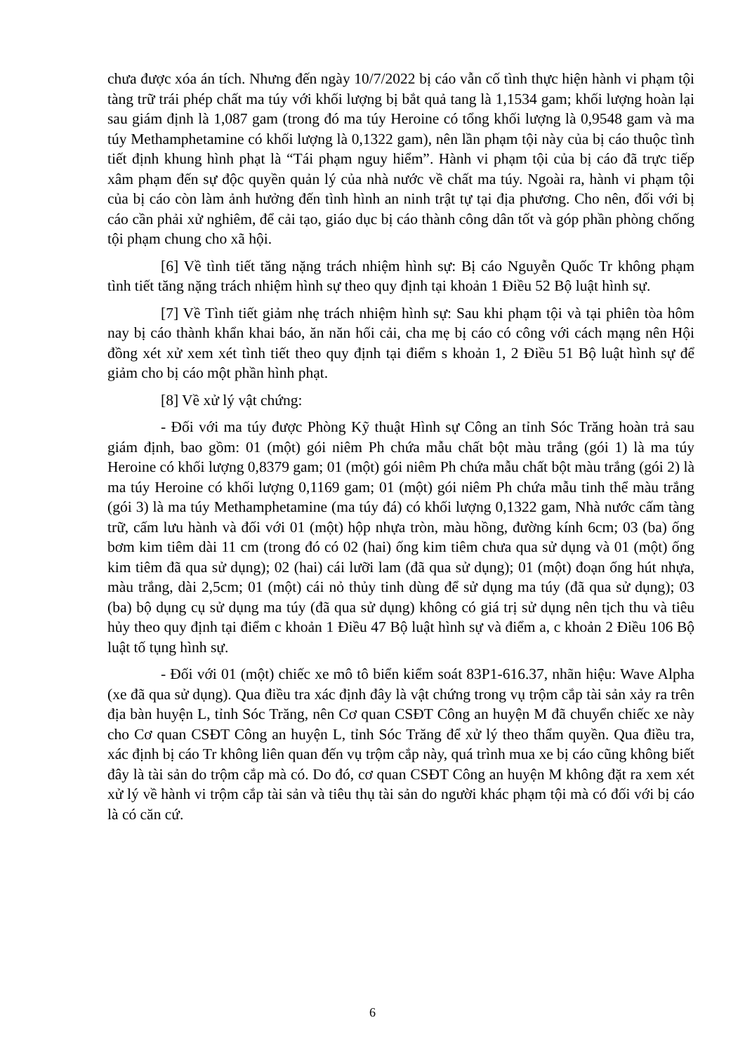chưa được xóa án tích. Nhưng đến ngày 10/7/2022 bị cáo vẫn cố tình thực hiện hành vi phạm tội tàng trữ trái phép chất ma túy với khối lượng bị bắt quả tang là 1,1534 gam; khối lượng hoàn lại sau giám định là 1,087 gam (trong đó ma túy Heroine có tổng khối lượng là 0,9548 gam và ma túy Methamphetamine có khối lượng là 0,1322 gam), nên lần phạm tội này của bị cáo thuộc tình tiết định khung hình phạt là “Tái phạm nguy hiểm”. Hành vi phạm tội của bị cáo đã trực tiếp xâm phạm đến sự độc quyền quản lý của nhà nước về chất ma túy. Ngoài ra, hành vi phạm tội của bị cáo còn làm ảnh hưởng đến tình hình an ninh trật tự tại địa phương. Cho nên, đối với bị cáo cần phải xử nghiêm, để cải tạo, giáo dục bị cáo thành công dân tốt và góp phần phòng chống tội phạm chung cho xã hội.
[6] Về tình tiết tăng nặng trách nhiệm hình sự: Bị cáo Nguyễn Quốc Tr không phạm tình tiết tăng nặng trách nhiệm hình sự theo quy định tại khoản 1 Điều 52 Bộ luật hình sự.
[7] Về Tình tiết giảm nhẹ trách nhiệm hình sự: Sau khi phạm tội và tại phiên tòa hôm nay bị cáo thành khẩn khai báo, ăn năn hối cải, cha mẹ bị cáo có công với cách mạng nên Hội đồng xét xử xem xét tình tiết theo quy định tại điểm s khoản 1, 2 Điều 51 Bộ luật hình sự để giảm cho bị cáo một phần hình phạt.
[8] Về xử lý vật chứng:
- Đối với ma túy được Phòng Kỹ thuật Hình sự Công an tỉnh Sóc Trăng hoàn trả sau giám định, bao gồm: 01 (một) gói niêm Ph chứa mẫu chất bột màu trắng (gói 1) là ma túy Heroine có khối lượng 0,8379 gam; 01 (một) gói niêm Ph chứa mẫu chất bột màu trắng (gói 2) là ma túy Heroine có khối lượng 0,1169 gam; 01 (một) gói niêm Ph chứa mẫu tinh thể màu trắng (gói 3) là ma túy Methamphetamine (ma túy đá) có khối lượng 0,1322 gam, Nhà nước cấm tàng trữ, cấm lưu hành và đối với 01 (một) hộp nhựa tròn, màu hồng, đường kính 6cm; 03 (ba) ống bơm kim tiêm dài 11 cm (trong đó có 02 (hai) ống kim tiêm chưa qua sử dụng và 01 (một) ống kim tiêm đã qua sử dụng); 02 (hai) cái lưỡi lam (đã qua sử dụng); 01 (một) đoạn ống hút nhựa, màu trắng, dài 2,5cm; 01 (một) cái nỏ thủy tinh dùng để sử dụng ma túy (đã qua sử dụng); 03 (ba) bộ dụng cụ sử dụng ma túy (đã qua sử dụng) không có giá trị sử dụng nên tịch thu và tiêu hủy theo quy định tại điểm c khoản 1 Điều 47 Bộ luật hình sự và điểm a, c khoản 2 Điều 106 Bộ luật tố tụng hình sự.
- Đối với 01 (một) chiếc xe mô tô biển kiểm soát 83P1-616.37, nhãn hiệu: Wave Alpha (xe đã qua sử dụng). Qua điều tra xác định đây là vật chứng trong vụ trộm cắp tài sản xảy ra trên địa bàn huyện L, tỉnh Sóc Trăng, nên Cơ quan CSĐT Công an huyện M đã chuyển chiếc xe này cho Cơ quan CSĐT Công an huyện L, tỉnh Sóc Trăng để xử lý theo thẩm quyền. Qua điều tra, xác định bị cáo Tr không liên quan đến vụ trộm cắp này, quá trình mua xe bị cáo cũng không biết đây là tài sản do trộm cắp mà có. Do đó, cơ quan CSĐT Công an huyện M không đặt ra xem xét xử lý về hành vi trộm cắp tài sản và tiêu thụ tài sản do người khác phạm tội mà có đối với bị cáo là có căn cứ.
6